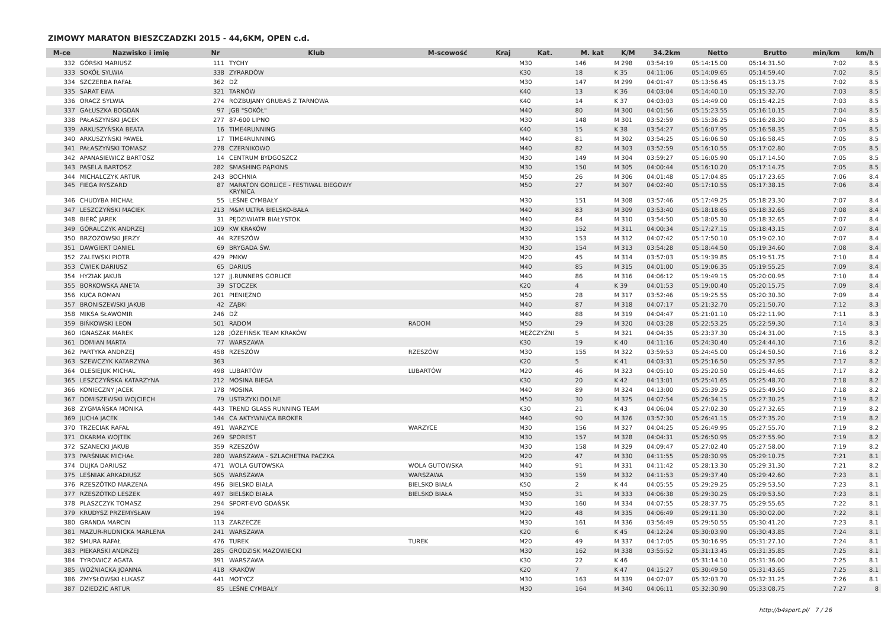ZIMOWY MARATON BIESZCZADZKI 2015 - 44,6KM, OPEN c.d.
| M-ce | Nazwisko i imię | Nr | Klub | M-scowość | Kraj | Kat. | M. kat | K/M | 34.2km | Netto | Brutto | min/km | km/h |
| --- | --- | --- | --- | --- | --- | --- | --- | --- | --- | --- | --- | --- | --- |
| 332 | GÓRSKI MARIUSZ | 111 | TYCHY | | | M30 | 146 | M 298 | 03:54:19 | 05:14:15.00 | 05:14:31.50 | 7:02 | 8.5 |
| 333 | SOKÓŁ SYLWIA | 338 | ZYRARDÓW | | | K30 | 18 | K 35 | 04:11:06 | 05:14:09.65 | 05:14:59.40 | 7:02 | 8.5 |
| 334 | SZCZERBA RAFAŁ | 362 | DŻ | | | M30 | 147 | M 299 | 04:01:47 | 05:13:56.45 | 05:15:13.75 | 7:02 | 8.5 |
| 335 | SARAT EWA | 321 | TARNÓW | | | K40 | 13 | K 36 | 04:03:04 | 05:14:40.10 | 05:15:32.70 | 7:03 | 8.5 |
| 336 | ORACZ SYLWIA | 274 | ROZBUJANY GRUBAS Z TARNOWA | | | K40 | 14 | K 37 | 04:03:03 | 05:14:49.00 | 05:15:42.25 | 7:03 | 8.5 |
| 337 | GAŁUSZKA BOGDAN | 97 | JGB "SOKÓŁ" | | | M40 | 80 | M 300 | 04:01:56 | 05:15:23.55 | 05:16:10.15 | 7:04 | 8.5 |
| 338 | PAŁASZYŃSKI JACEK | 277 | 87-600 LIPNO | | | M30 | 148 | M 301 | 03:52:59 | 05:15:36.25 | 05:16:28.30 | 7:04 | 8.5 |
| 339 | ARKUSZYŃSKA BEATA | 16 | TIME4RUNNING | | | K40 | 15 | K 38 | 03:54:27 | 05:16:07.95 | 05:16:58.35 | 7:05 | 8.5 |
| 340 | ARKUSZYŃSKI PAWEŁ | 17 | TIME4RUNNING | | | M40 | 81 | M 302 | 03:54:25 | 05:16:06.50 | 05:16:58.45 | 7:05 | 8.5 |
| 341 | PAŁASZYŃSKI TOMASZ | 278 | CZERNIKOWO | | | M40 | 82 | M 303 | 03:52:59 | 05:16:10.55 | 05:17:02.80 | 7:05 | 8.5 |
| 342 | APANASIEWICZ BARTOSZ | 14 | CENTRUM BYDGOSZCZ | | | M30 | 149 | M 304 | 03:59:27 | 05:16:05.90 | 05:17:14.50 | 7:05 | 8.5 |
| 343 | PASELA BARTOSZ | 282 | SMASHING PĄPKINS | | | M30 | 150 | M 305 | 04:00:44 | 05:16:10.20 | 05:17:14.75 | 7:05 | 8.5 |
| 344 | MICHALCZYK ARTUR | 243 | BOCHNIA | | | M50 | 26 | M 306 | 04:01:48 | 05:17:04.85 | 05:17:23.65 | 7:06 | 8.4 |
| 345 | FIEGA RYSZARD | 87 | MARATON GORLICE - FESTIWAL BIEGOWY KRYNICA | | | M50 | 27 | M 307 | 04:02:40 | 05:17:10.55 | 05:17:38.15 | 7:06 | 8.4 |
| 346 | CHUDYBA MICHAŁ | 55 | LEŚNE CYMBAŁY | | | M30 | 151 | M 308 | 03:57:46 | 05:17:49.25 | 05:18:23.30 | 7:07 | 8.4 |
| 347 | LESZCZYŃSKI MACIEK | 213 | M&M ULTRA BIELSKO-BAŁA | | | M40 | 83 | M 309 | 03:53:40 | 05:18:18.65 | 05:18:32.65 | 7:08 | 8.4 |
| 348 | BIERĆ JAREK | 31 | PĘDZIWIATR BIAŁYSTOK | | | M40 | 84 | M 310 | 03:54:50 | 05:18:05.30 | 05:18:32.65 | 7:07 | 8.4 |
| 349 | GÓRALCZYK ANDRZEJ | 109 | KW KRAKÓW | | | M30 | 152 | M 311 | 04:00:34 | 05:17:27.15 | 05:18:43.15 | 7:07 | 8.4 |
| 350 | BRZOZOWSKI JERZY | 44 | RZESZÓW | | | M30 | 153 | M 312 | 04:07:42 | 05:17:50.10 | 05:19:02.10 | 7:07 | 8.4 |
| 351 | DAWGIERT DANIEL | 69 | BRYGADA ŚW. | | | M30 | 154 | M 313 | 03:54:28 | 05:18:44.50 | 05:19:34.60 | 7:08 | 8.4 |
| 352 | ZALEWSKI PIOTR | 429 | PMKW | | | M20 | 45 | M 314 | 03:57:03 | 05:19:39.85 | 05:19:51.75 | 7:10 | 8.4 |
| 353 | ĆWIEK DARIUSZ | 65 | DARIUS | | | M40 | 85 | M 315 | 04:01:00 | 05:19:06.35 | 05:19:55.25 | 7:09 | 8.4 |
| 354 | HYZIAK JAKUB | 127 | JJ.RUNNERS GORLICE | | | M40 | 86 | M 316 | 04:06:12 | 05:19:49.15 | 05:20:00.95 | 7:10 | 8.4 |
| 355 | BORKOWSKA ANETA | 39 | STOCZEK | | | K20 | 4 | K 39 | 04:01:53 | 05:19:00.40 | 05:20:15.75 | 7:09 | 8.4 |
| 356 | KUCA ROMAN | 201 | PIENIĘŻNO | | | M50 | 28 | M 317 | 03:52:46 | 05:19:25.55 | 05:20:30.30 | 7:09 | 8.4 |
| 357 | BRONISZEWSKI JAKUB | 42 | ZĄBKI | | | M40 | 87 | M 318 | 04:07:17 | 05:21:32.70 | 05:21:50.70 | 7:12 | 8.3 |
| 358 | MIKSA SŁAWOMIR | 246 | DŻ | | | M40 | 88 | M 319 | 04:04:47 | 05:21:01.10 | 05:22:11.90 | 7:11 | 8.3 |
| 359 | BIŃKOWSKI LEON | 501 | RADOM | RADOM | | M50 | 29 | M 320 | 04:03:28 | 05:22:53.25 | 05:22:59.30 | 7:14 | 8.3 |
| 360 | IGNASZAK MAREK | 128 | JÓZEFIŃSK TEAM KRAKÓW | | | MĘŻCZYŹNI | 5 | M 321 | 04:04:35 | 05:23:37.30 | 05:24:31.00 | 7:15 | 8.3 |
| 361 | DOMIAN MARTA | 77 | WARSZAWA | | | K30 | 19 | K 40 | 04:11:16 | 05:24:30.40 | 05:24:44.10 | 7:16 | 8.2 |
| 362 | PARTYKA ANDRZEJ | 458 | RZESZÓW | RZESZÓW | | M30 | 155 | M 322 | 03:59:53 | 05:24:45.00 | 05:24:50.50 | 7:16 | 8.2 |
| 363 | SZEWCZYK KATARZYNA | 363 | | | | K20 | 5 | K 41 | 04:03:31 | 05:25:16.50 | 05:25:37.95 | 7:17 | 8.2 |
| 364 | OLESIEJUK MICHAL | 498 | LUBARTÓW | LUBARTÓW | | M20 | 46 | M 323 | 04:05:10 | 05:25:20.50 | 05:25:44.65 | 7:17 | 8.2 |
| 365 | LESZCZYŃSKA KATARZYNA | 212 | MOSINA BIEGA | | | K30 | 20 | K 42 | 04:13:01 | 05:25:41.65 | 05:25:48.70 | 7:18 | 8.2 |
| 366 | KONIECZNY JACEK | 178 | MOSINA | | | M40 | 89 | M 324 | 04:13:00 | 05:25:39.25 | 05:25:49.50 | 7:18 | 8.2 |
| 367 | DOMISZEWSKI WOJCIECH | 79 | USTRZYKI DOLNE | | | M50 | 30 | M 325 | 04:07:54 | 05:26:34.15 | 05:27:30.25 | 7:19 | 8.2 |
| 368 | ZYGMAŃSKA MONIKA | 443 | TREND GLASS RUNNING TEAM | | | K30 | 21 | K 43 | 04:06:04 | 05:27:02.30 | 05:27:32.65 | 7:19 | 8.2 |
| 369 | JUCHA JACEK | 144 | CA AKTYWNI/CA BROKER | | | M40 | 90 | M 326 | 03:57:30 | 05:26:41.15 | 05:27:35.20 | 7:19 | 8.2 |
| 370 | TRZECIAK RAFAŁ | 491 | WARZYCE | WARZYCE | | M30 | 156 | M 327 | 04:04:25 | 05:26:49.95 | 05:27:55.70 | 7:19 | 8.2 |
| 371 | OKARMA WOJTEK | 269 | SPOREST | | | M30 | 157 | M 328 | 04:04:31 | 05:26:50.95 | 05:27:55.90 | 7:19 | 8.2 |
| 372 | SZANECKI JAKUB | 359 | RZESZÓW | | | M30 | 158 | M 329 | 04:09:47 | 05:27:02.40 | 05:27:58.00 | 7:19 | 8.2 |
| 373 | PARŚNIAK MICHAŁ | 280 | WARSZAWA - SZLACHETNA PACZKA | | | M20 | 47 | M 330 | 04:11:55 | 05:28:30.95 | 05:29:10.75 | 7:21 | 8.1 |
| 374 | DUJKA DARIUSZ | 471 | WOLA GUTOWSKA | WOLA GUTOWSKA | | M40 | 91 | M 331 | 04:11:42 | 05:28:13.30 | 05:29:31.30 | 7:21 | 8.2 |
| 375 | LEŚNIAK ARKADIUSZ | 505 | WARSZAWA | WARSZAWA | | M30 | 159 | M 332 | 04:11:53 | 05:29:37.40 | 05:29:42.60 | 7:23 | 8.1 |
| 376 | RZESZÓTKO MARZENA | 496 | BIELSKO BIAŁA | BIELSKO BIAŁA | | K50 | 2 | K 44 | 04:05:55 | 05:29:29.25 | 05:29:53.50 | 7:23 | 8.1 |
| 377 | RZESZÓTKO LESZEK | 497 | BIELSKO BIAŁA | BIELSKO BIAŁA | | M50 | 31 | M 333 | 04:06:38 | 05:29:30.25 | 05:29:53.50 | 7:23 | 8.1 |
| 378 | PLASZCZYK TOMASZ | 294 | SPORT-EVO GDAŃSK | | | M30 | 160 | M 334 | 04:07:55 | 05:28:37.75 | 05:29:55.65 | 7:22 | 8.1 |
| 379 | KRUDYSZ PRZEMYSŁAW | 194 | | | | M20 | 48 | M 335 | 04:06:49 | 05:29:11.30 | 05:30:02.00 | 7:22 | 8.1 |
| 380 | GRANDA MARCIN | 113 | ZARZECZE | | | M30 | 161 | M 336 | 03:56:49 | 05:29:50.55 | 05:30:41.20 | 7:23 | 8.1 |
| 381 | MAZUR-RUDNICKA MARLENA | 241 | WARSZAWA | | | K20 | 6 | K 45 | 04:12:24 | 05:30:03.90 | 05:30:43.85 | 7:24 | 8.1 |
| 382 | SMURA RAFAŁ | 476 | TUREK | TUREK | | M20 | 49 | M 337 | 04:17:05 | 05:30:16.95 | 05:31:27.10 | 7:24 | 8.1 |
| 383 | PIEKARSKI ANDRZEJ | 285 | GRODZISK MAZOWIECKI | | | M30 | 162 | M 338 | 03:55:52 | 05:31:13.45 | 05:31:35.85 | 7:25 | 8.1 |
| 384 | TYROWICZ AGATA | 391 | WARSZAWA | | | K30 | 22 | K 46 | | 05:31:14.10 | 05:31:36.00 | 7:25 | 8.1 |
| 385 | WOŹNIACKA JOANNA | 418 | KRAKÓW | | | K20 | 7 | K 47 | 04:15:27 | 05:30:49.50 | 05:31:43.65 | 7:25 | 8.1 |
| 386 | ZMYSŁOWSKI ŁUKASZ | 441 | MOTYCZ | | | M30 | 163 | M 339 | 04:07:07 | 05:32:03.70 | 05:32:31.25 | 7:26 | 8.1 |
| 387 | DZIEDZIC ARTUR | 85 | LEŚNE CYMBAŁY | | | M30 | 164 | M 340 | 04:06:11 | 05:32:30.90 | 05:33:08.75 | 7:27 | 8 |
http://b4sport.pl/ 7 / 26